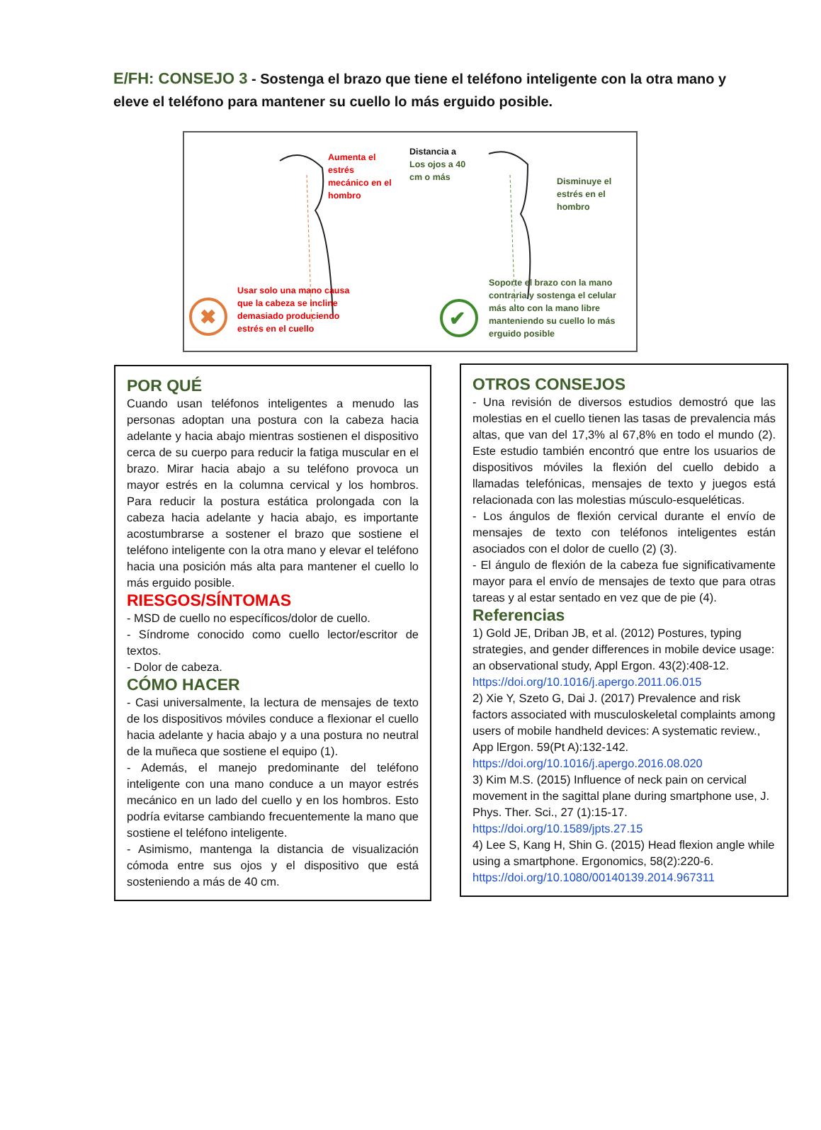E/FH: CONSEJO 3 - Sostenga el brazo que tiene el teléfono inteligente con la otra mano y eleve el teléfono para mantener su cuello lo más erguido posible.
✖
✔
Aumenta el
estrés
mecánico en el
hombro
Distancia a
Los ojos a 40
cm o más
Disminuye el
estrés en el
hombro
Usar solo una mano causa
que la cabeza se incline
demasiado produciendo
estrés en el cuello
Soporte el brazo con la mano
contraria y sostenga el celular
más alto con la mano libre
manteniendo su cuello lo más
erguido posible
POR QUÉ
Cuando usan teléfonos inteligentes a menudo las personas adoptan una postura con la cabeza hacia adelante y hacia abajo mientras sostienen el dispositivo cerca de su cuerpo para reducir la fatiga muscular en el brazo. Mirar hacia abajo a su teléfono provoca un mayor estrés en la columna cervical y los hombros. Para reducir la postura estática prolongada con la cabeza hacia adelante y hacia abajo, es importante acostumbrarse a sostener el brazo que sostiene el teléfono inteligente con la otra mano y elevar el teléfono hacia una posición más alta para mantener el cuello lo más erguido posible.
RIESGOS/SÍNTOMAS
- MSD de cuello no específicos/dolor de cuello.
- Síndrome conocido como cuello lector/escritor de textos.
- Dolor de cabeza.
CÓMO HACER
- Casi universalmente, la lectura de mensajes de texto de los dispositivos móviles conduce a flexionar el cuello hacia adelante y hacia abajo y a una postura no neutral de la muñeca que sostiene el equipo (1).
- Además, el manejo predominante del teléfono inteligente con una mano conduce a un mayor estrés mecánico en un lado del cuello y en los hombros. Esto podría evitarse cambiando frecuentemente la mano que sostiene el teléfono inteligente.
- Asimismo, mantenga la distancia de visualización cómoda entre sus ojos y el dispositivo que está sosteniendo a más de 40 cm.
OTROS CONSEJOS
- Una revisión de diversos estudios demostró que las molestias en el cuello tienen las tasas de prevalencia más altas, que van del 17,3% al 67,8% en todo el mundo (2). Este estudio también encontró que entre los usuarios de dispositivos móviles la flexión del cuello debido a llamadas telefónicas, mensajes de texto y juegos está relacionada con las molestias músculo-esqueléticas.
- Los ángulos de flexión cervical durante el envío de mensajes de texto con teléfonos inteligentes están asociados con el dolor de cuello (2) (3).
- El ángulo de flexión de la cabeza fue significativamente mayor para el envío de mensajes de texto que para otras tareas y al estar sentado en vez que de pie (4).
Referencias
1) Gold JE, Driban JB, et al. (2012) Postures, typing strategies, and gender differences in mobile device usage: an observational study, Appl Ergon. 43(2):408-12. https://doi.org/10.1016/j.apergo.2011.06.015
2) Xie Y, Szeto G, Dai J. (2017) Prevalence and risk factors associated with musculoskeletal complaints among users of mobile handheld devices: A systematic review., App lErgon. 59(Pt A):132-142. https://doi.org/10.1016/j.apergo.2016.08.020
3) Kim M.S. (2015) Influence of neck pain on cervical movement in the sagittal plane during smartphone use, J. Phys. Ther. Sci., 27 (1):15-17. https://doi.org/10.1589/jpts.27.15
4) Lee S, Kang H, Shin G. (2015) Head flexion angle while using a smartphone. Ergonomics, 58(2):220-6. https://doi.org/10.1080/00140139.2014.967311